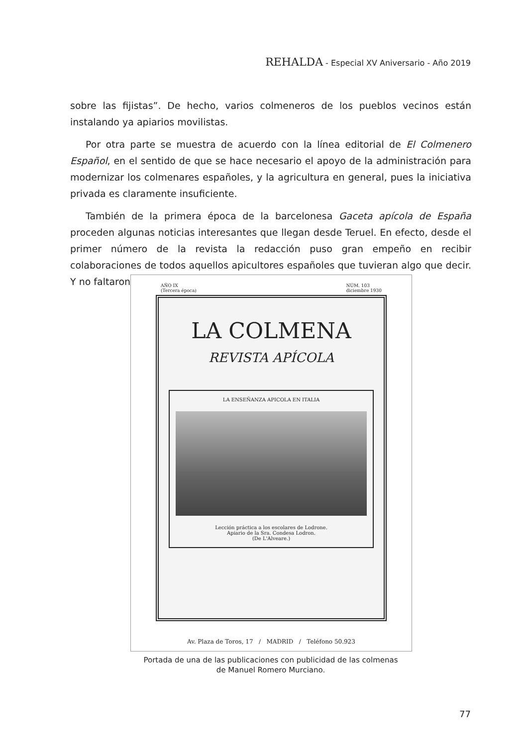REHALDA - Especial XV Aniversario - Año 2019
sobre las fijistas”. De hecho, varios colmeneros de los pueblos vecinos están instalando ya apiarios movilistas.
Por otra parte se muestra de acuerdo con la línea editorial de El Colmenero Español, en el sentido de que se hace necesario el apoyo de la administración para modernizar los colmenares españoles, y la agricultura en general, pues la iniciativa privada es claramente insuficiente.
También de la primera época de la barcelonesa Gaceta apícola de España proceden algunas noticias interesantes que llegan desde Teruel. En efecto, desde el primer número de la revista la redacción puso gran empeño en recibir colaboraciones de todos aquellos apicultores españoles que tuvieran algo que decir. Y no faltaron
AÑO IX
(Tercera época) NÚM. 103
diciembre 1930
LA COLMENA
REVISTA APÍCOLA
LA ENSEÑANZA APICOLA EN ITALIA
Lección práctica a los escolares de Lodrone.
Apiario de la Sra. Condesa Lodron.
(De L'Alveare.)
Av. Plaza de Toros, 17 / MADRID / Teléfono 50.923
Portada de una de las publicaciones con publicidad de las colmenas
de Manuel Romero Murciano.
77